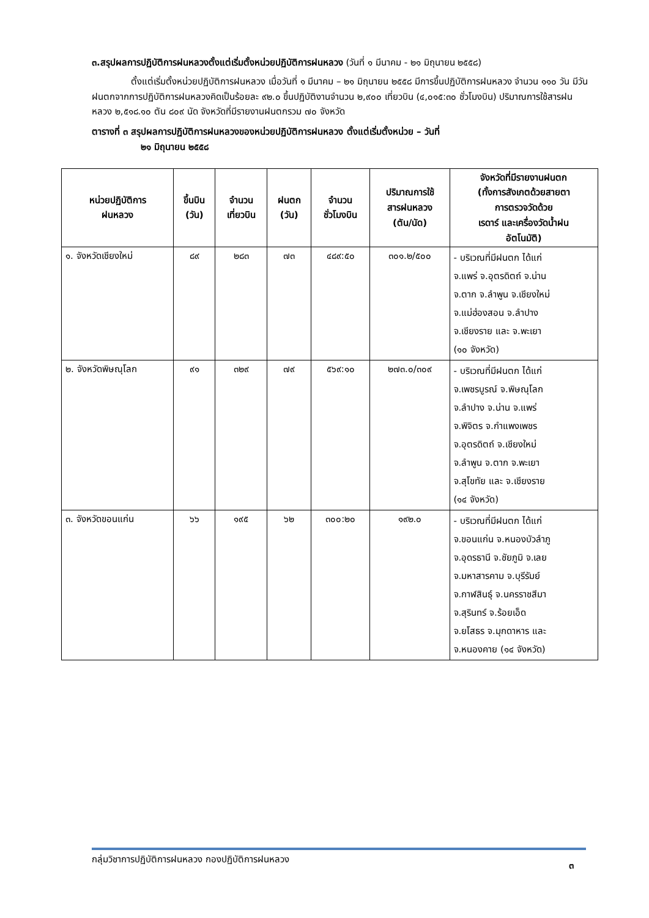๓.สรุปผลการปฏิบัติการฝนหลวงตั้งแต่เริ่มตั้งหน่วยปฏิบัติการฝนหลวง (วันที่ ๑ มีนาคม - ๒๑ มิถุนายน ๒๕๕๘)
ตั้งแต่เริ่มตั้งหน่วยปฏิบัติการฝนหลวง เมื่อวันที่ ๑ มีนาคม – ๒๑ มิถุนายน ๒๕๕๘ มีการขึ้นปฏิบัติการฝนหลวง จำนวน ๑๑๐ วัน มีวันฝนตกจากการปฏิบัติการฝนหลวงคิดเป็นร้อยละ ๙๒.๐ ขึ้นปฏิบัติงานจำนวน ๒,๙๐๐ เที่ยวบิน (๔,๐๑๕:๓๐ ชั่วโมงบิน) ปริมาณการใช้สารฝนหลวง ๒,๕๑๘.๑๐ ตัน ๘๐๙ นัด จังหวัดที่มีรายงานฝนตกรวม ๗๐ จังหวัด
ตารางที่ ๓ สรุปผลการปฏิบัติการฝนหลวงของหน่วยปฏิบัติการฝนหลวง ตั้งแต่เริ่มตั้งหน่วย – วันที่
๒๑ มิถุนายน ๒๕๕๘
| หน่วยปฏิบัติการ ฝนหลวง | ขึ้นบิน (วัน) | จำนวน เที่ยวบิน | ฝนตก (วัน) | จำนวน ชั่วโมงบิน | ปริมาณการใช้ สารฝนหลวง (ตัน/นัด) | จังหวัดที่มีรายงานฝนตก (ทั้งการสังเกตด้วยสายตา การตรวจวัดด้วย เรดาร์ และเครื่องวัดน้ำฝน อัตโนมัติ) |
| --- | --- | --- | --- | --- | --- | --- |
| ๑. จังหวัดเชียงใหม่ | ๘๙ | ๒๘๓ | ๗๓ | ๔๘๙:๕๐ | ๓๐๑.๒/๕๐๐ | - บริเวณที่มีฝนตก ได้แก่ จ.แพร่ จ.อุตรดิตถ์ จ.น่าน จ.ตาก จ.ลำพูน จ.เชียงใหม่ จ.แม่ฮ่องสอน จ.ลำปาง จ.เชียงราย และ จ.พะเยา (๑๐ จังหวัด) |
| ๒. จังหวัดพิษณุโลก | ๙๑ | ๓๒๙ | ๗๙ | ๕๖๙:๑๐ | ๒๗๓.๐/๓๐๙ | - บริเวณที่มีฝนตก ได้แก่ จ.เพชรบูรณ์ จ.พิษณุโลก จ.ลำปาง จ.น่าน จ.แพร่ จ.พิจิตร จ.กำแพงเพชร จ.อุตรดิตถ์ จ.เชียงใหม่ จ.ลำพูน จ.ตาก จ.พะเยา จ.สุโขทัย และ จ.เชียงราย (๑๔ จังหวัด) |
| ๓. จังหวัดขอนแก่น | ๖๖ | ๑๙๕ | ๖๒ | ๓๐๐:๒๐ | ๑๙๒.๐ | - บริเวณที่มีฝนตก ได้แก่ จ.ขอนแก่น จ.หนองบัวลำภู จ.อุดรธานี จ.ชัยภูมิ จ.เลย จ.มหาสารคาม จ.บุรีรัมย์ จ.กาฬสินธุ์ จ.นครราชสีมา จ.สุรินทร์ จ.ร้อยเอ็ด จ.ยโสธร จ.มุกดาหาร และ จ.หนองคาย (๑๔ จังหวัด) |
กลุ่มวิชาการปฏิบัติการฝนหลวง กองปฏิบัติการฝนหลวง ๓